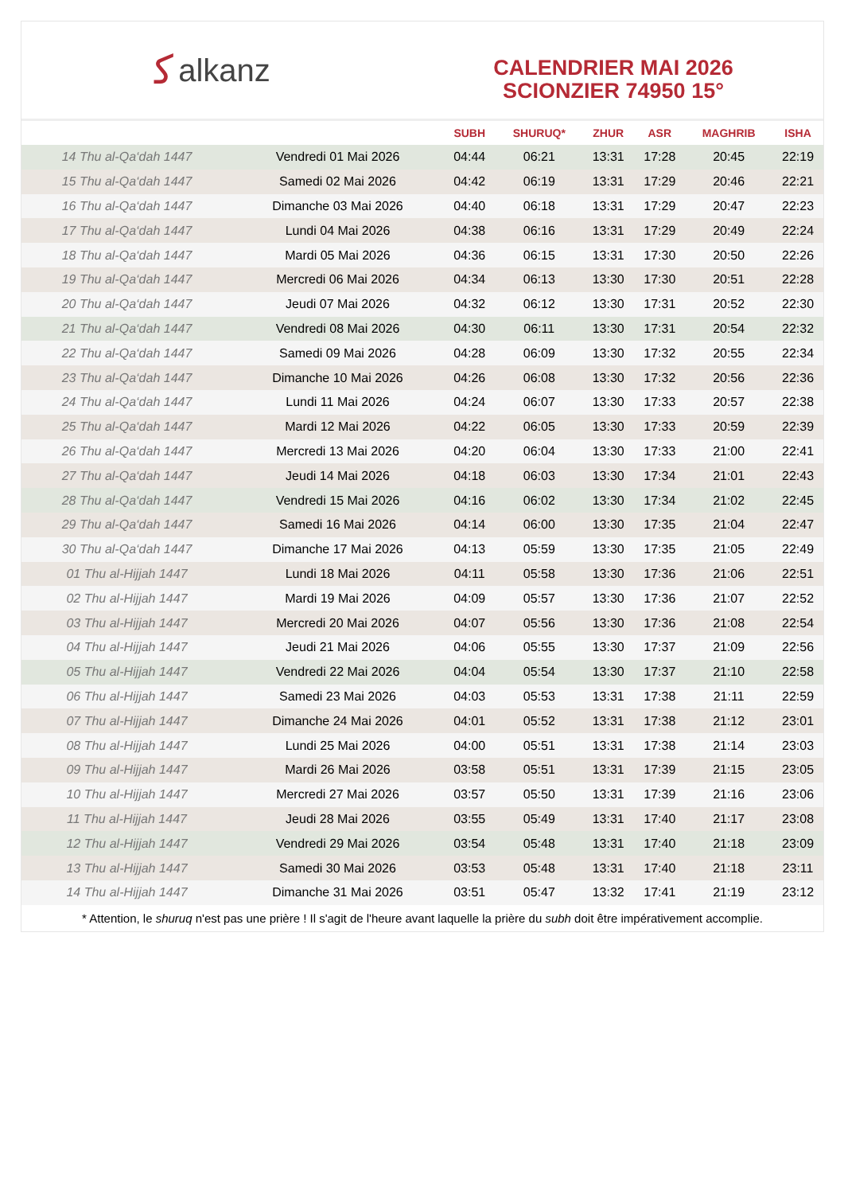ﻛalkanz
CALENDRIER MAI 2026
SCIONZIER 74950 15°
| | | SUBH | SHURUQ* | ZHUR | ASR | MAGHRIB | ISHA |
| --- | --- | --- | --- | --- | --- | --- | --- |
| 14 Thu al-Qa‘dah 1447 | Vendredi 01 Mai 2026 | 04:44 | 06:21 | 13:31 | 17:28 | 20:45 | 22:19 |
| 15 Thu al-Qa‘dah 1447 | Samedi 02 Mai 2026 | 04:42 | 06:19 | 13:31 | 17:29 | 20:46 | 22:21 |
| 16 Thu al-Qa‘dah 1447 | Dimanche 03 Mai 2026 | 04:40 | 06:18 | 13:31 | 17:29 | 20:47 | 22:23 |
| 17 Thu al-Qa‘dah 1447 | Lundi 04 Mai 2026 | 04:38 | 06:16 | 13:31 | 17:29 | 20:49 | 22:24 |
| 18 Thu al-Qa‘dah 1447 | Mardi 05 Mai 2026 | 04:36 | 06:15 | 13:31 | 17:30 | 20:50 | 22:26 |
| 19 Thu al-Qa‘dah 1447 | Mercredi 06 Mai 2026 | 04:34 | 06:13 | 13:30 | 17:30 | 20:51 | 22:28 |
| 20 Thu al-Qa‘dah 1447 | Jeudi 07 Mai 2026 | 04:32 | 06:12 | 13:30 | 17:31 | 20:52 | 22:30 |
| 21 Thu al-Qa‘dah 1447 | Vendredi 08 Mai 2026 | 04:30 | 06:11 | 13:30 | 17:31 | 20:54 | 22:32 |
| 22 Thu al-Qa‘dah 1447 | Samedi 09 Mai 2026 | 04:28 | 06:09 | 13:30 | 17:32 | 20:55 | 22:34 |
| 23 Thu al-Qa‘dah 1447 | Dimanche 10 Mai 2026 | 04:26 | 06:08 | 13:30 | 17:32 | 20:56 | 22:36 |
| 24 Thu al-Qa‘dah 1447 | Lundi 11 Mai 2026 | 04:24 | 06:07 | 13:30 | 17:33 | 20:57 | 22:38 |
| 25 Thu al-Qa‘dah 1447 | Mardi 12 Mai 2026 | 04:22 | 06:05 | 13:30 | 17:33 | 20:59 | 22:39 |
| 26 Thu al-Qa‘dah 1447 | Mercredi 13 Mai 2026 | 04:20 | 06:04 | 13:30 | 17:33 | 21:00 | 22:41 |
| 27 Thu al-Qa‘dah 1447 | Jeudi 14 Mai 2026 | 04:18 | 06:03 | 13:30 | 17:34 | 21:01 | 22:43 |
| 28 Thu al-Qa‘dah 1447 | Vendredi 15 Mai 2026 | 04:16 | 06:02 | 13:30 | 17:34 | 21:02 | 22:45 |
| 29 Thu al-Qa‘dah 1447 | Samedi 16 Mai 2026 | 04:14 | 06:00 | 13:30 | 17:35 | 21:04 | 22:47 |
| 30 Thu al-Qa‘dah 1447 | Dimanche 17 Mai 2026 | 04:13 | 05:59 | 13:30 | 17:35 | 21:05 | 22:49 |
| 01 Thu al-Hijjah 1447 | Lundi 18 Mai 2026 | 04:11 | 05:58 | 13:30 | 17:36 | 21:06 | 22:51 |
| 02 Thu al-Hijjah 1447 | Mardi 19 Mai 2026 | 04:09 | 05:57 | 13:30 | 17:36 | 21:07 | 22:52 |
| 03 Thu al-Hijjah 1447 | Mercredi 20 Mai 2026 | 04:07 | 05:56 | 13:30 | 17:36 | 21:08 | 22:54 |
| 04 Thu al-Hijjah 1447 | Jeudi 21 Mai 2026 | 04:06 | 05:55 | 13:30 | 17:37 | 21:09 | 22:56 |
| 05 Thu al-Hijjah 1447 | Vendredi 22 Mai 2026 | 04:04 | 05:54 | 13:30 | 17:37 | 21:10 | 22:58 |
| 06 Thu al-Hijjah 1447 | Samedi 23 Mai 2026 | 04:03 | 05:53 | 13:31 | 17:38 | 21:11 | 22:59 |
| 07 Thu al-Hijjah 1447 | Dimanche 24 Mai 2026 | 04:01 | 05:52 | 13:31 | 17:38 | 21:12 | 23:01 |
| 08 Thu al-Hijjah 1447 | Lundi 25 Mai 2026 | 04:00 | 05:51 | 13:31 | 17:38 | 21:14 | 23:03 |
| 09 Thu al-Hijjah 1447 | Mardi 26 Mai 2026 | 03:58 | 05:51 | 13:31 | 17:39 | 21:15 | 23:05 |
| 10 Thu al-Hijjah 1447 | Mercredi 27 Mai 2026 | 03:57 | 05:50 | 13:31 | 17:39 | 21:16 | 23:06 |
| 11 Thu al-Hijjah 1447 | Jeudi 28 Mai 2026 | 03:55 | 05:49 | 13:31 | 17:40 | 21:17 | 23:08 |
| 12 Thu al-Hijjah 1447 | Vendredi 29 Mai 2026 | 03:54 | 05:48 | 13:31 | 17:40 | 21:18 | 23:09 |
| 13 Thu al-Hijjah 1447 | Samedi 30 Mai 2026 | 03:53 | 05:48 | 13:31 | 17:40 | 21:18 | 23:11 |
| 14 Thu al-Hijjah 1447 | Dimanche 31 Mai 2026 | 03:51 | 05:47 | 13:32 | 17:41 | 21:19 | 23:12 |
* Attention, le shuruq n'est pas une prière ! Il s'agit de l'heure avant laquelle la prière du subh doit être impérativement accomplie.